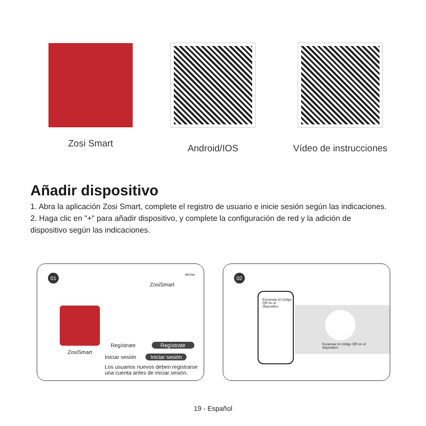Zosi Smart Android/IOS Vídeo de instrucciones
Añadir dispositivo
1. Abra la aplicación Zosi Smart, complete el registro de usuario e inicie sesión según las indicaciones.
2. Haga clic en "+" para añadir dispositivo, y complete la configuración de red y la adición de dispositivo según las indicaciones.
01 idioma
ZosiSmart
ZosiSmart
Regístrate Regístrate
Iniciar sesión Iniciar sesión
Los usuarios nuevos deben registrarse una cuenta antes de iniciar sesión.
02
Escanear el código QR en el dispositivo
Escanear el código QR en el dispositivo
19 - Español